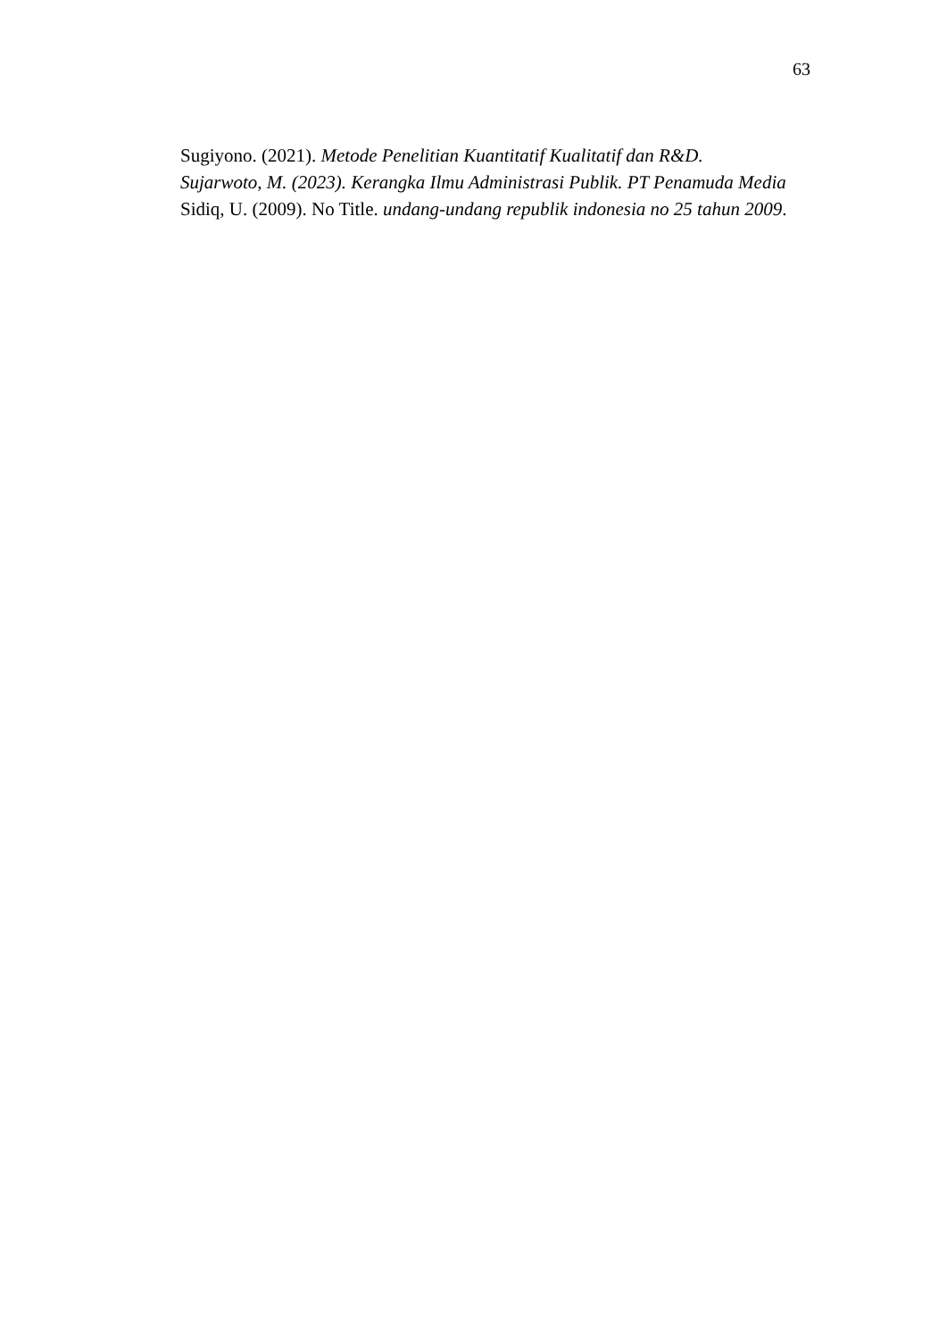63
Sugiyono. (2021). Metode Penelitian Kuantitatif Kualitatif dan R&D.
Sujarwoto, M. (2023). Kerangka Ilmu Administrasi Publik. PT Penamuda Media
Sidiq, U. (2009). No Title. undang-undang republik indonesia no 25 tahun 2009.